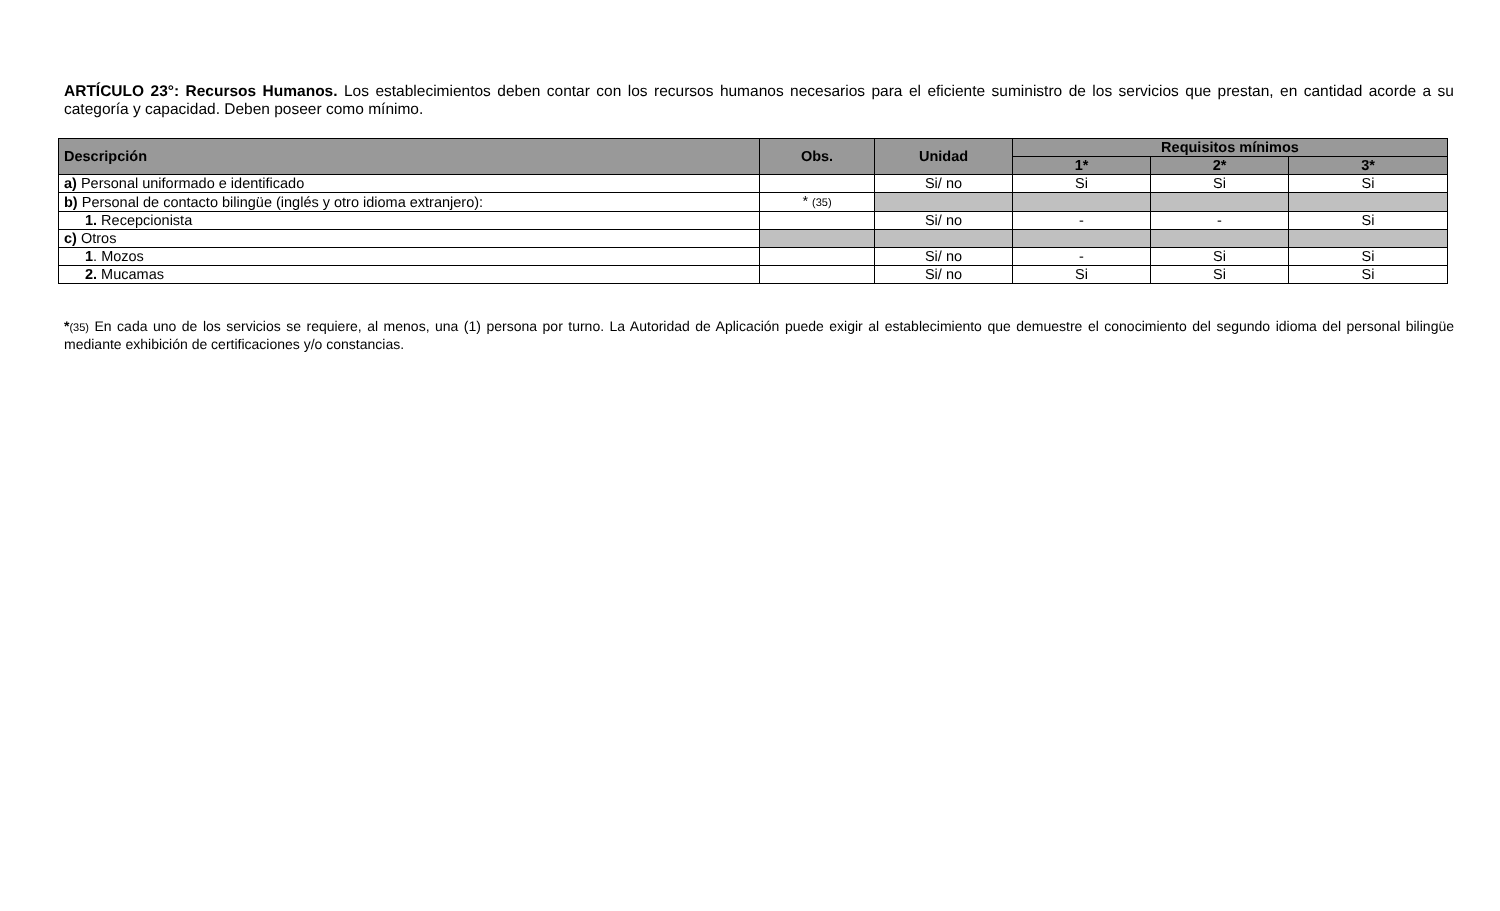ARTÍCULO 23°: Recursos Humanos. Los establecimientos deben contar con los recursos humanos necesarios para el eficiente suministro de los servicios que prestan, en cantidad acorde a su categoría y capacidad. Deben poseer como mínimo.
| Descripción | Obs. | Unidad | Requisitos mínimos | | |
| --- | --- | --- | --- | --- | --- |
| | | | 1* | 2* | 3* |
| a) Personal uniformado e identificado | | Si/ no | Si | Si | Si |
| b) Personal de contacto bilingüe (inglés y otro idioma extranjero): | * (35) | | | | |
| 1. Recepcionista | | Si/ no | - | - | Si |
| c) Otros | | | | | |
| 1 . Mozos | | Si/ no | - | Si | Si |
| 2. Mucamas | | Si/ no | Si | Si | Si |
*(35) En cada uno de los servicios se requiere, al menos, una (1) persona por turno. La Autoridad de Aplicación puede exigir al establecimiento que demuestre el conocimiento del segundo idioma del personal bilingüe mediante exhibición de certificaciones y/o constancias.